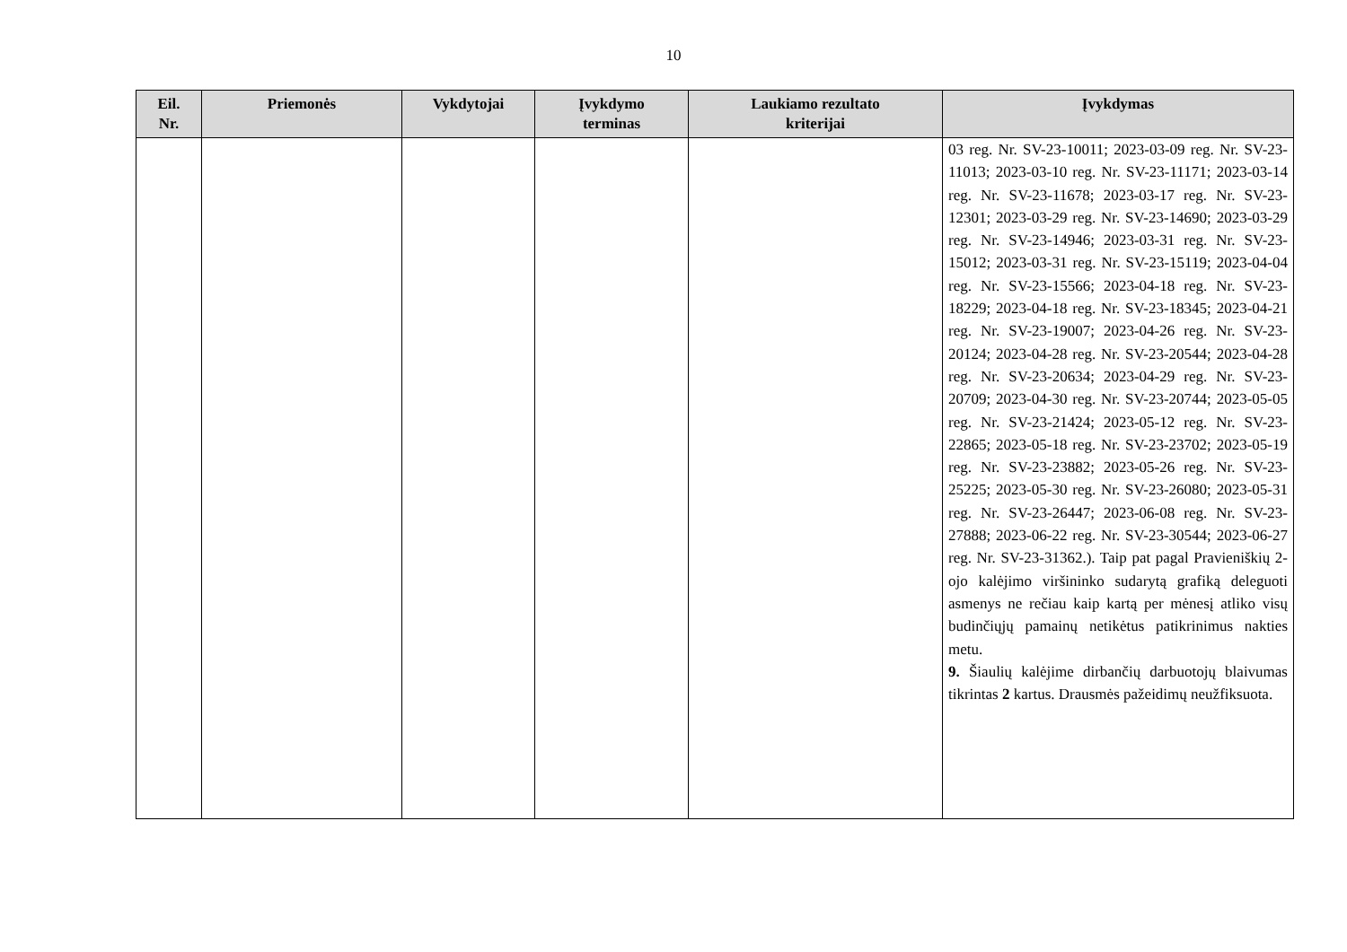10
| Eil. Nr. | Priemonės | Vykdytojai | Įvykdymo terminas | Laukiamo rezultato kriterijai | Įvykdymas |
| --- | --- | --- | --- | --- | --- |
| | | | | | 03 reg. Nr. SV-23-10011; 2023-03-09 reg. Nr. SV-23-11013; 2023-03-10 reg. Nr. SV-23-11171; 2023-03-14 reg. Nr. SV-23-11678; 2023-03-17 reg. Nr. SV-23-12301; 2023-03-29 reg. Nr. SV-23-14690; 2023-03-29 reg. Nr. SV-23-14946; 2023-03-31 reg. Nr. SV-23-15012; 2023-03-31 reg. Nr. SV-23-15119; 2023-04-04 reg. Nr. SV-23-15566; 2023-04-18 reg. Nr. SV-23-18229; 2023-04-18 reg. Nr. SV-23-18345; 2023-04-21 reg. Nr. SV-23-19007; 2023-04-26 reg. Nr. SV-23-20124; 2023-04-28 reg. Nr. SV-23-20544; 2023-04-28 reg. Nr. SV-23-20634; 2023-04-29 reg. Nr. SV-23-20709; 2023-04-30 reg. Nr. SV-23-20744; 2023-05-05 reg. Nr. SV-23-21424; 2023-05-12 reg. Nr. SV-23-22865; 2023-05-18 reg. Nr. SV-23-23702; 2023-05-19 reg. Nr. SV-23-23882; 2023-05-26 reg. Nr. SV-23-25225; 2023-05-30 reg. Nr. SV-23-26080; 2023-05-31 reg. Nr. SV-23-26447; 2023-06-08 reg. Nr. SV-23-27888; 2023-06-22 reg. Nr. SV-23-30544; 2023-06-27 reg. Nr. SV-23-31362.). Taip pat pagal Pravieniškių 2-ojo kalėjimo viršininko sudarytą grafiką deleguoti asmenys ne rečiau kaip kartą per mėnesį atliko visų budinčiųjų pamainų netikėtus patikrinimus nakties metu. 9. Šiaulių kalėjime dirbančių darbuotojų blaivumas tikrintas 2 kartus. Drausmės pažeidimų neužfiksuota. |